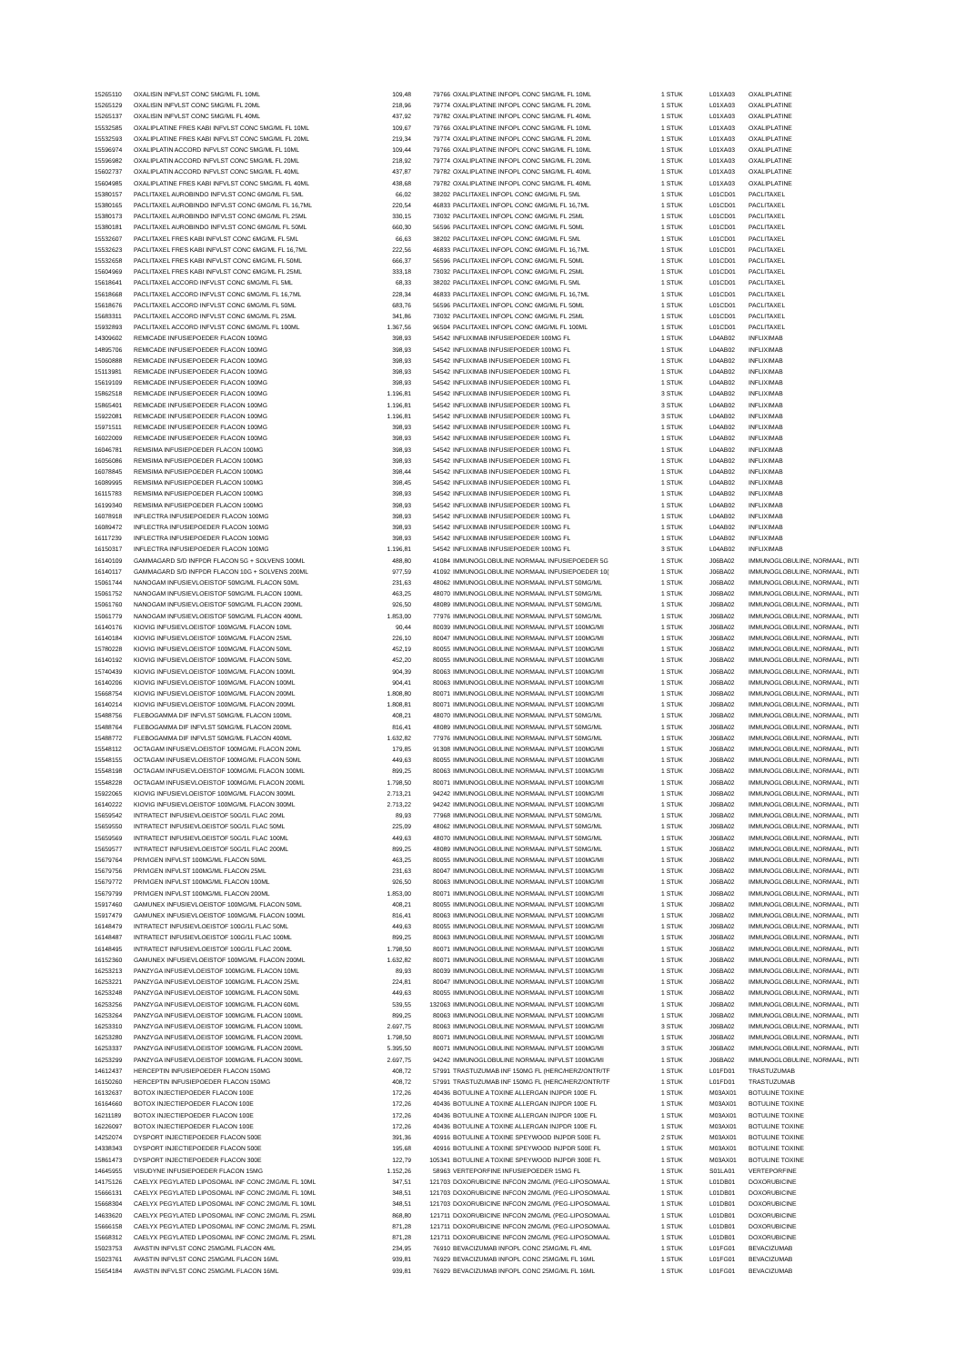| 15265110 | OXALISIN INFVLST CONC 5MG/ML FL 10ML | 109,48 | 79766 | OXALIPLATINE INFOPL CONC 5MG/ML FL 10ML | 1 STUK | L01XA03 | OXALIPLATINE |
| 15265129 | OXALISIN INFVLST CONC 5MG/ML FL 20ML | 218,96 | 79774 | OXALIPLATINE INFOPL CONC 5MG/ML FL 20ML | 1 STUK | L01XA03 | OXALIPLATINE |
| 15265137 | OXALISIN INFVLST CONC 5MG/ML FL 40ML | 437,92 | 79782 | OXALIPLATINE INFOPL CONC 5MG/ML FL 40ML | 1 STUK | L01XA03 | OXALIPLATINE |
| 15532585 | OXALIPLATINE FRES KABI INFVLST CONC 5MG/ML FL 10ML | 109,67 | 79766 | OXALIPLATINE INFOPL CONC 5MG/ML FL 10ML | 1 STUK | L01XA03 | OXALIPLATINE |
| 15532593 | OXALIPLATINE FRES KABI INFVLST CONC 5MG/ML FL 20ML | 219,34 | 79774 | OXALIPLATINE INFOPL CONC 5MG/ML FL 20ML | 1 STUK | L01XA03 | OXALIPLATINE |
| 15596974 | OXALIPLATIN ACCORD INFVLST CONC 5MG/ML FL 10ML | 109,44 | 79766 | OXALIPLATINE INFOPL CONC 5MG/ML FL 10ML | 1 STUK | L01XA03 | OXALIPLATINE |
| 15596982 | OXALIPLATIN ACCORD INFVLST CONC 5MG/ML FL 20ML | 218,92 | 79774 | OXALIPLATINE INFOPL CONC 5MG/ML FL 20ML | 1 STUK | L01XA03 | OXALIPLATINE |
| 15602737 | OXALIPLATIN ACCORD INFVLST CONC 5MG/ML FL 40ML | 437,87 | 79782 | OXALIPLATINE INFOPL CONC 5MG/ML FL 40ML | 1 STUK | L01XA03 | OXALIPLATINE |
| 15604985 | OXALIPLATINE FRES KABI INFVLST CONC 5MG/ML FL 40ML | 438,68 | 79782 | OXALIPLATINE INFOPL CONC 5MG/ML FL 40ML | 1 STUK | L01XA03 | OXALIPLATINE |
| 15380157 | PACLITAXEL AUROBINDO INFVLST CONC 6MG/ML FL 5ML | 66,02 | 38202 | PACLITAXEL INFOPL CONC 6MG/ML FL 5ML | 1 STUK | L01CD01 | PACLITAXEL |
| 15380165 | PACLITAXEL AUROBINDO INFVLST CONC 6MG/ML FL 16,7ML | 220,54 | 46833 | PACLITAXEL INFOPL CONC 6MG/ML FL 16,7ML | 1 STUK | L01CD01 | PACLITAXEL |
| 15380173 | PACLITAXEL AUROBINDO INFVLST CONC 6MG/ML FL 25ML | 330,15 | 73032 | PACLITAXEL INFOPL CONC 6MG/ML FL 25ML | 1 STUK | L01CD01 | PACLITAXEL |
| 15380181 | PACLITAXEL AUROBINDO INFVLST CONC 6MG/ML FL 50ML | 660,30 | 56596 | PACLITAXEL INFOPL CONC 6MG/ML FL 50ML | 1 STUK | L01CD01 | PACLITAXEL |
| 15532607 | PACLITAXEL FRES KABI INFVLST CONC 6MG/ML FL 5ML | 66,63 | 38202 | PACLITAXEL INFOPL CONC 6MG/ML FL 5ML | 1 STUK | L01CD01 | PACLITAXEL |
| 15532623 | PACLITAXEL FRES KABI INFVLST CONC 6MG/ML FL 16,7ML | 222,56 | 46833 | PACLITAXEL INFOPL CONC 6MG/ML FL 16,7ML | 1 STUK | L01CD01 | PACLITAXEL |
| 15532658 | PACLITAXEL FRES KABI INFVLST CONC 6MG/ML FL 50ML | 666,37 | 56596 | PACLITAXEL INFOPL CONC 6MG/ML FL 50ML | 1 STUK | L01CD01 | PACLITAXEL |
| 15604969 | PACLITAXEL FRES KABI INFVLST CONC 6MG/ML FL 25ML | 333,18 | 73032 | PACLITAXEL INFOPL CONC 6MG/ML FL 25ML | 1 STUK | L01CD01 | PACLITAXEL |
| 15618641 | PACLITAXEL ACCORD INFVLST CONC 6MG/ML FL 5ML | 68,33 | 38202 | PACLITAXEL INFOPL CONC 6MG/ML FL 5ML | 1 STUK | L01CD01 | PACLITAXEL |
| 15618668 | PACLITAXEL ACCORD INFVLST CONC 6MG/ML FL 16,7ML | 228,34 | 46833 | PACLITAXEL INFOPL CONC 6MG/ML FL 16,7ML | 1 STUK | L01CD01 | PACLITAXEL |
| 15618676 | PACLITAXEL ACCORD INFVLST CONC 6MG/ML FL 50ML | 683,76 | 56596 | PACLITAXEL INFOPL CONC 6MG/ML FL 50ML | 1 STUK | L01CD01 | PACLITAXEL |
| 15683311 | PACLITAXEL ACCORD INFVLST CONC 6MG/ML FL 25ML | 341,86 | 73032 | PACLITAXEL INFOPL CONC 6MG/ML FL 25ML | 1 STUK | L01CD01 | PACLITAXEL |
| 15932893 | PACLITAXEL ACCORD INFVLST CONC 6MG/ML FL 100ML | 1.367,56 | 96504 | PACLITAXEL INFOPL CONC 6MG/ML FL 100ML | 1 STUK | L01CD01 | PACLITAXEL |
| 14309602 | REMICADE INFUSIEPOEDER FLACON 100MG | 398,93 | 54542 | INFLIXIMAB INFUSIEPOEDER 100MG FL | 1 STUK | L04AB02 | INFLIXIMAB |
| 14895706 | REMICADE INFUSIEPOEDER FLACON 100MG | 398,93 | 54542 | INFLIXIMAB INFUSIEPOEDER 100MG FL | 1 STUK | L04AB02 | INFLIXIMAB |
| 15060888 | REMICADE INFUSIEPOEDER FLACON 100MG | 398,93 | 54542 | INFLIXIMAB INFUSIEPOEDER 100MG FL | 1 STUK | L04AB02 | INFLIXIMAB |
| 15113981 | REMICADE INFUSIEPOEDER FLACON 100MG | 398,93 | 54542 | INFLIXIMAB INFUSIEPOEDER 100MG FL | 1 STUK | L04AB02 | INFLIXIMAB |
| 15619109 | REMICADE INFUSIEPOEDER FLACON 100MG | 398,93 | 54542 | INFLIXIMAB INFUSIEPOEDER 100MG FL | 1 STUK | L04AB02 | INFLIXIMAB |
| 15862518 | REMICADE INFUSIEPOEDER FLACON 100MG | 1.196,81 | 54542 | INFLIXIMAB INFUSIEPOEDER 100MG FL | 3 STUK | L04AB02 | INFLIXIMAB |
| 15865401 | REMICADE INFUSIEPOEDER FLACON 100MG | 1.196,81 | 54542 | INFLIXIMAB INFUSIEPOEDER 100MG FL | 3 STUK | L04AB02 | INFLIXIMAB |
| 15922081 | REMICADE INFUSIEPOEDER FLACON 100MG | 1.196,81 | 54542 | INFLIXIMAB INFUSIEPOEDER 100MG FL | 3 STUK | L04AB02 | INFLIXIMAB |
| 15971511 | REMICADE INFUSIEPOEDER FLACON 100MG | 398,93 | 54542 | INFLIXIMAB INFUSIEPOEDER 100MG FL | 1 STUK | L04AB02 | INFLIXIMAB |
| 16022009 | REMICADE INFUSIEPOEDER FLACON 100MG | 398,93 | 54542 | INFLIXIMAB INFUSIEPOEDER 100MG FL | 1 STUK | L04AB02 | INFLIXIMAB |
| 16046781 | REMSIMA INFUSIEPOEDER FLACON 100MG | 398,93 | 54542 | INFLIXIMAB INFUSIEPOEDER 100MG FL | 1 STUK | L04AB02 | INFLIXIMAB |
| 16056086 | REMSIMA INFUSIEPOEDER FLACON 100MG | 398,93 | 54542 | INFLIXIMAB INFUSIEPOEDER 100MG FL | 1 STUK | L04AB02 | INFLIXIMAB |
| 16078845 | REMSIMA INFUSIEPOEDER FLACON 100MG | 398,44 | 54542 | INFLIXIMAB INFUSIEPOEDER 100MG FL | 1 STUK | L04AB02 | INFLIXIMAB |
| 16089995 | REMSIMA INFUSIEPOEDER FLACON 100MG | 398,45 | 54542 | INFLIXIMAB INFUSIEPOEDER 100MG FL | 1 STUK | L04AB02 | INFLIXIMAB |
| 16115783 | REMSIMA INFUSIEPOEDER FLACON 100MG | 398,93 | 54542 | INFLIXIMAB INFUSIEPOEDER 100MG FL | 1 STUK | L04AB02 | INFLIXIMAB |
| 16199340 | REMSIMA INFUSIEPOEDER FLACON 100MG | 398,93 | 54542 | INFLIXIMAB INFUSIEPOEDER 100MG FL | 1 STUK | L04AB02 | INFLIXIMAB |
| 16078918 | INFLECTRA INFUSIEPOEDER FLACON 100MG | 398,93 | 54542 | INFLIXIMAB INFUSIEPOEDER 100MG FL | 1 STUK | L04AB02 | INFLIXIMAB |
| 16089472 | INFLECTRA INFUSIEPOEDER FLACON 100MG | 398,93 | 54542 | INFLIXIMAB INFUSIEPOEDER 100MG FL | 1 STUK | L04AB02 | INFLIXIMAB |
| 16117239 | INFLECTRA INFUSIEPOEDER FLACON 100MG | 398,93 | 54542 | INFLIXIMAB INFUSIEPOEDER 100MG FL | 1 STUK | L04AB02 | INFLIXIMAB |
| 16150317 | INFLECTRA INFUSIEPOEDER FLACON 100MG | 1.196,81 | 54542 | INFLIXIMAB INFUSIEPOEDER 100MG FL | 3 STUK | L04AB02 | INFLIXIMAB |
| 16140109 | GAMMAGARD S/D INFPDR FLACON 5G + SOLVENS 100ML | 488,80 | 41084 | IMMUNOGLOBULINE NORMAAL INFUSIEPOEDER 5G | 1 STUK | J06BA02 | IMMUNOGLOBULINE, NORMAAL, INTI |
| 16140117 | GAMMAGARD S/D INFPDR FLACON 10G + SOLVENS 200ML | 977,59 | 41092 | IMMUNOGLOBULINE NORMAAL INFUSIEPOEDER 10( | 1 STUK | J06BA02 | IMMUNOGLOBULINE, NORMAAL, INTI |
| 15061744 | NANOGAM INFUSIEVLOEISTOF 50MG/ML FLACON 50ML | 231,63 | 48062 | IMMUNOGLOBULINE NORMAAL INFVLST 50MG/ML | 1 STUK | J06BA02 | IMMUNOGLOBULINE, NORMAAL, INTI |
| 15061752 | NANOGAM INFUSIEVLOEISTOF 50MG/ML FLACON 100ML | 463,25 | 48070 | IMMUNOGLOBULINE NORMAAL INFVLST 50MG/ML | 1 STUK | J06BA02 | IMMUNOGLOBULINE, NORMAAL, INTI |
| 15061760 | NANOGAM INFUSIEVLOEISTOF 50MG/ML FLACON 200ML | 926,50 | 48089 | IMMUNOGLOBULINE NORMAAL INFVLST 50MG/ML | 1 STUK | J06BA02 | IMMUNOGLOBULINE, NORMAAL, INTI |
| 15061779 | NANOGAM INFUSIEVLOEISTOF 50MG/ML FLACON 400ML | 1.853,00 | 77976 | IMMUNOGLOBULINE NORMAAL INFVLST 50MG/ML | 1 STUK | J06BA02 | IMMUNOGLOBULINE, NORMAAL, INTI |
| 16140176 | KIOVIG INFUSIEVLOEISTOF 100MG/ML FLACON 10ML | 90,44 | 80039 | IMMUNOGLOBULINE NORMAAL INFVLST 100MG/MI | 1 STUK | J06BA02 | IMMUNOGLOBULINE, NORMAAL, INTI |
| 16140184 | KIOVIG INFUSIEVLOEISTOF 100MG/ML FLACON 25ML | 226,10 | 80047 | IMMUNOGLOBULINE NORMAAL INFVLST 100MG/MI | 1 STUK | J06BA02 | IMMUNOGLOBULINE, NORMAAL, INTI |
| 15780228 | KIOVIG INFUSIEVLOEISTOF 100MG/ML FLACON 50ML | 452,19 | 80055 | IMMUNOGLOBULINE NORMAAL INFVLST 100MG/MI | 1 STUK | J06BA02 | IMMUNOGLOBULINE, NORMAAL, INTI |
| 16140192 | KIOVIG INFUSIEVLOEISTOF 100MG/ML FLACON 50ML | 452,20 | 80055 | IMMUNOGLOBULINE NORMAAL INFVLST 100MG/MI | 1 STUK | J06BA02 | IMMUNOGLOBULINE, NORMAAL, INTI |
| 15740439 | KIOVIG INFUSIEVLOEISTOF 100MG/ML FLACON 100ML | 904,39 | 80063 | IMMUNOGLOBULINE NORMAAL INFVLST 100MG/MI | 1 STUK | J06BA02 | IMMUNOGLOBULINE, NORMAAL, INTI |
| 16140206 | KIOVIG INFUSIEVLOEISTOF 100MG/ML FLACON 100ML | 904,41 | 80063 | IMMUNOGLOBULINE NORMAAL INFVLST 100MG/MI | 1 STUK | J06BA02 | IMMUNOGLOBULINE, NORMAAL, INTI |
| 15668754 | KIOVIG INFUSIEVLOEISTOF 100MG/ML FLACON 200ML | 1.808,80 | 80071 | IMMUNOGLOBULINE NORMAAL INFVLST 100MG/MI | 1 STUK | J06BA02 | IMMUNOGLOBULINE, NORMAAL, INTI |
| 16140214 | KIOVIG INFUSIEVLOEISTOF 100MG/ML FLACON 200ML | 1.808,81 | 80071 | IMMUNOGLOBULINE NORMAAL INFVLST 100MG/MI | 1 STUK | J06BA02 | IMMUNOGLOBULINE, NORMAAL, INTI |
| 15488756 | FLEBOGAMMA DIF INFVLST 50MG/ML FLACON 100ML | 408,21 | 48070 | IMMUNOGLOBULINE NORMAAL INFVLST 50MG/ML | 1 STUK | J06BA02 | IMMUNOGLOBULINE, NORMAAL, INTI |
| 15488764 | FLEBOGAMMA DIF INFVLST 50MG/ML FLACON 200ML | 816,41 | 48089 | IMMUNOGLOBULINE NORMAAL INFVLST 50MG/ML | 1 STUK | J06BA02 | IMMUNOGLOBULINE, NORMAAL, INTI |
| 15488772 | FLEBOGAMMA DIF INFVLST 50MG/ML FLACON 400ML | 1.632,82 | 77976 | IMMUNOGLOBULINE NORMAAL INFVLST 50MG/ML | 1 STUK | J06BA02 | IMMUNOGLOBULINE, NORMAAL, INTI |
| 15548112 | OCTAGAM INFUSIEVLOEISTOF 100MG/ML FLACON 20ML | 179,85 | 91308 | IMMUNOGLOBULINE NORMAAL INFVLST 100MG/MI | 1 STUK | J06BA02 | IMMUNOGLOBULINE, NORMAAL, INTI |
| 15548155 | OCTAGAM INFUSIEVLOEISTOF 100MG/ML FLACON 50ML | 449,63 | 80055 | IMMUNOGLOBULINE NORMAAL INFVLST 100MG/MI | 1 STUK | J06BA02 | IMMUNOGLOBULINE, NORMAAL, INTI |
| 15548198 | OCTAGAM INFUSIEVLOEISTOF 100MG/ML FLACON 100ML | 899,25 | 80063 | IMMUNOGLOBULINE NORMAAL INFVLST 100MG/MI | 1 STUK | J06BA02 | IMMUNOGLOBULINE, NORMAAL, INTI |
| 15548228 | OCTAGAM INFUSIEVLOEISTOF 100MG/ML FLACON 200ML | 1.798,50 | 80071 | IMMUNOGLOBULINE NORMAAL INFVLST 100MG/MI | 1 STUK | J06BA02 | IMMUNOGLOBULINE, NORMAAL, INTI |
| 15922065 | KIOVIG INFUSIEVLOEISTOF 100MG/ML FLACON 300ML | 2.713,21 | 94242 | IMMUNOGLOBULINE NORMAAL INFVLST 100MG/MI | 1 STUK | J06BA02 | IMMUNOGLOBULINE, NORMAAL, INTI |
| 16140222 | KIOVIG INFUSIEVLOEISTOF 100MG/ML FLACON 300ML | 2.713,22 | 94242 | IMMUNOGLOBULINE NORMAAL INFVLST 100MG/MI | 1 STUK | J06BA02 | IMMUNOGLOBULINE, NORMAAL, INTI |
| 15659542 | INTRATECT INFUSIEVLOEISTOF 50G/1L FLAC 20ML | 89,93 | 77968 | IMMUNOGLOBULINE NORMAAL INFVLST 50MG/ML | 1 STUK | J06BA02 | IMMUNOGLOBULINE, NORMAAL, INTI |
| 15659550 | INTRATECT INFUSIEVLOEISTOF 50G/1L FLAC 50ML | 225,09 | 48062 | IMMUNOGLOBULINE NORMAAL INFVLST 50MG/ML | 1 STUK | J06BA02 | IMMUNOGLOBULINE, NORMAAL, INTI |
| 15659569 | INTRATECT INFUSIEVLOEISTOF 50G/1L FLAC 100ML | 449,63 | 48070 | IMMUNOGLOBULINE NORMAAL INFVLST 50MG/ML | 1 STUK | J06BA02 | IMMUNOGLOBULINE, NORMAAL, INTI |
| 15659577 | INTRATECT INFUSIEVLOEISTOF 50G/1L FLAC 200ML | 899,25 | 48089 | IMMUNOGLOBULINE NORMAAL INFVLST 50MG/ML | 1 STUK | J06BA02 | IMMUNOGLOBULINE, NORMAAL, INTI |
| 15679764 | PRIVIGEN INFVLST 100MG/ML FLACON 50ML | 463,25 | 80055 | IMMUNOGLOBULINE NORMAAL INFVLST 100MG/MI | 1 STUK | J06BA02 | IMMUNOGLOBULINE, NORMAAL, INTI |
| 15679756 | PRIVIGEN INFVLST 100MG/ML FLACON 25ML | 231,63 | 80047 | IMMUNOGLOBULINE NORMAAL INFVLST 100MG/MI | 1 STUK | J06BA02 | IMMUNOGLOBULINE, NORMAAL, INTI |
| 15679772 | PRIVIGEN INFVLST 100MG/ML FLACON 100ML | 926,50 | 80063 | IMMUNOGLOBULINE NORMAAL INFVLST 100MG/MI | 1 STUK | J06BA02 | IMMUNOGLOBULINE, NORMAAL, INTI |
| 15679799 | PRIVIGEN INFVLST 100MG/ML FLACON 200ML | 1.853,00 | 80071 | IMMUNOGLOBULINE NORMAAL INFVLST 100MG/MI | 1 STUK | J06BA02 | IMMUNOGLOBULINE, NORMAAL, INTI |
| 15917460 | GAMUNEX INFUSIEVLOEISTOF 100MG/ML FLACON 50ML | 408,21 | 80055 | IMMUNOGLOBULINE NORMAAL INFVLST 100MG/MI | 1 STUK | J06BA02 | IMMUNOGLOBULINE, NORMAAL, INTI |
| 15917479 | GAMUNEX INFUSIEVLOEISTOF 100MG/ML FLACON 100ML | 816,41 | 80063 | IMMUNOGLOBULINE NORMAAL INFVLST 100MG/MI | 1 STUK | J06BA02 | IMMUNOGLOBULINE, NORMAAL, INTI |
| 16148479 | INTRATECT INFUSIEVLOEISTOF 100G/1L FLAC 50ML | 449,63 | 80055 | IMMUNOGLOBULINE NORMAAL INFVLST 100MG/MI | 1 STUK | J06BA02 | IMMUNOGLOBULINE, NORMAAL, INTI |
| 16148487 | INTRATECT INFUSIEVLOEISTOF 100G/1L FLAC 100ML | 899,25 | 80063 | IMMUNOGLOBULINE NORMAAL INFVLST 100MG/MI | 1 STUK | J06BA02 | IMMUNOGLOBULINE, NORMAAL, INTI |
| 16148495 | INTRATECT INFUSIEVLOEISTOF 100G/1L FLAC 200ML | 1.798,50 | 80071 | IMMUNOGLOBULINE NORMAAL INFVLST 100MG/MI | 1 STUK | J06BA02 | IMMUNOGLOBULINE, NORMAAL, INTI |
| 16152360 | GAMUNEX INFUSIEVLOEISTOF 100MG/ML FLACON 200ML | 1.632,82 | 80071 | IMMUNOGLOBULINE NORMAAL INFVLST 100MG/MI | 1 STUK | J06BA02 | IMMUNOGLOBULINE, NORMAAL, INTI |
| 16253213 | PANZYGA INFUSIEVLOEISTOF 100MG/ML FLACON 10ML | 89,93 | 80039 | IMMUNOGLOBULINE NORMAAL INFVLST 100MG/MI | 1 STUK | J06BA02 | IMMUNOGLOBULINE, NORMAAL, INTI |
| 16253221 | PANZYGA INFUSIEVLOEISTOF 100MG/ML FLACON 25ML | 224,81 | 80047 | IMMUNOGLOBULINE NORMAAL INFVLST 100MG/MI | 1 STUK | J06BA02 | IMMUNOGLOBULINE, NORMAAL, INTI |
| 16253248 | PANZYGA INFUSIEVLOEISTOF 100MG/ML FLACON 50ML | 449,63 | 80055 | IMMUNOGLOBULINE NORMAAL INFVLST 100MG/MI | 1 STUK | J06BA02 | IMMUNOGLOBULINE, NORMAAL, INTI |
| 16253256 | PANZYGA INFUSIEVLOEISTOF 100MG/ML FLACON 60ML | 539,55 | 132063 | IMMUNOGLOBULINE NORMAAL INFVLST 100MG/MI | 1 STUK | J06BA02 | IMMUNOGLOBULINE, NORMAAL, INTI |
| 16253264 | PANZYGA INFUSIEVLOEISTOF 100MG/ML FLACON 100ML | 899,25 | 80063 | IMMUNOGLOBULINE NORMAAL INFVLST 100MG/MI | 1 STUK | J06BA02 | IMMUNOGLOBULINE, NORMAAL, INTI |
| 16253310 | PANZYGA INFUSIEVLOEISTOF 100MG/ML FLACON 100ML | 2.697,75 | 80063 | IMMUNOGLOBULINE NORMAAL INFVLST 100MG/MI | 3 STUK | J06BA02 | IMMUNOGLOBULINE, NORMAAL, INTI |
| 16253280 | PANZYGA INFUSIEVLOEISTOF 100MG/ML FLACON 200ML | 1.798,50 | 80071 | IMMUNOGLOBULINE NORMAAL INFVLST 100MG/MI | 1 STUK | J06BA02 | IMMUNOGLOBULINE, NORMAAL, INTI |
| 16253337 | PANZYGA INFUSIEVLOEISTOF 100MG/ML FLACON 200ML | 5.395,50 | 80071 | IMMUNOGLOBULINE NORMAAL INFVLST 100MG/MI | 3 STUK | J06BA02 | IMMUNOGLOBULINE, NORMAAL, INTI |
| 16253299 | PANZYGA INFUSIEVLOEISTOF 100MG/ML FLACON 300ML | 2.697,75 | 94242 | IMMUNOGLOBULINE NORMAAL INFVLST 100MG/MI | 1 STUK | J06BA02 | IMMUNOGLOBULINE, NORMAAL, INTI |
| 14612437 | HERCEPTIN INFUSIEPOEDER FLACON 150MG | 408,72 | 57991 | TRASTUZUMAB INF 150MG FL (HERC/HERZ/ONTR/TF | 1 STUK | L01FD01 | TRASTUZUMAB |
| 16150260 | HERCEPTIN INFUSIEPOEDER FLACON 150MG | 408,72 | 57991 | TRASTUZUMAB INF 150MG FL (HERC/HERZ/ONTR/TF | 1 STUK | L01FD01 | TRASTUZUMAB |
| 16132637 | BOTOX INJECTIEPOEDER FLACON 100E | 172,26 | 40436 | BOTULINE A TOXINE ALLERGAN INJPDR 100E FL | 1 STUK | M03AX01 | BOTULINE TOXINE |
| 16164660 | BOTOX INJECTIEPOEDER FLACON 100E | 172,26 | 40436 | BOTULINE A TOXINE ALLERGAN INJPDR 100E FL | 1 STUK | M03AX01 | BOTULINE TOXINE |
| 16211189 | BOTOX INJECTIEPOEDER FLACON 100E | 172,26 | 40436 | BOTULINE A TOXINE ALLERGAN INJPDR 100E FL | 1 STUK | M03AX01 | BOTULINE TOXINE |
| 16226097 | BOTOX INJECTIEPOEDER FLACON 100E | 172,26 | 40436 | BOTULINE A TOXINE ALLERGAN INJPDR 100E FL | 1 STUK | M03AX01 | BOTULINE TOXINE |
| 14252074 | DYSPORT INJECTIEPOEDER FLACON 500E | 391,36 | 40916 | BOTULINE A TOXINE SPEYWOOD INJPDR 500E FL | 2 STUK | M03AX01 | BOTULINE TOXINE |
| 14338343 | DYSPORT INJECTIEPOEDER FLACON 500E | 195,68 | 40916 | BOTULINE A TOXINE SPEYWOOD INJPDR 500E FL | 1 STUK | M03AX01 | BOTULINE TOXINE |
| 15861473 | DYSPORT INJECTIEPOEDER FLACON 300E | 122,79 | 105341 | BOTULINE A TOXINE SPEYWOOD INJPDR 300E FL | 1 STUK | M03AX01 | BOTULINE TOXINE |
| 14645955 | VISUDYNE INFUSIEPOEDER FLACON 15MG | 1.152,26 | 58963 | VERTEPORFINE INFUSIEPOEDER 15MG FL | 1 STUK | S01LA01 | VERTEPORFINE |
| 14175126 | CAELYX PEGYLATED LIPOSOMAL INF CONC 2MG/ML FL 10ML | 347,51 | 121703 | DOXORUBICINE INFCON 2MG/ML (PEG-LIPOSOMAAL | 1 STUK | L01DB01 | DOXORUBICINE |
| 15666131 | CAELYX PEGYLATED LIPOSOMAL INF CONC 2MG/ML FL 10ML | 348,51 | 121703 | DOXORUBICINE INFCON 2MG/ML (PEG-LIPOSOMAAL | 1 STUK | L01DB01 | DOXORUBICINE |
| 15668304 | CAELYX PEGYLATED LIPOSOMAL INF CONC 2MG/ML FL 10ML | 348,51 | 121703 | DOXORUBICINE INFCON 2MG/ML (PEG-LIPOSOMAAL | 1 STUK | L01DB01 | DOXORUBICINE |
| 14633620 | CAELYX PEGYLATED LIPOSOMAL INF CONC 2MG/ML FL 25ML | 868,80 | 121711 | DOXORUBICINE INFCON 2MG/ML (PEG-LIPOSOMAAL | 1 STUK | L01DB01 | DOXORUBICINE |
| 15666158 | CAELYX PEGYLATED LIPOSOMAL INF CONC 2MG/ML FL 25ML | 871,28 | 121711 | DOXORUBICINE INFCON 2MG/ML (PEG-LIPOSOMAAL | 1 STUK | L01DB01 | DOXORUBICINE |
| 15668312 | CAELYX PEGYLATED LIPOSOMAL INF CONC 2MG/ML FL 25ML | 871,28 | 121711 | DOXORUBICINE INFCON 2MG/ML (PEG-LIPOSOMAAL | 1 STUK | L01DB01 | DOXORUBICINE |
| 15023753 | AVASTIN INFVLST CONC 25MG/ML FLACON 4ML | 234,95 | 76910 | BEVACIZUMAB INFOPL CONC 25MG/ML FL 4ML | 1 STUK | L01FG01 | BEVACIZUMAB |
| 15023761 | AVASTIN INFVLST CONC 25MG/ML FLACON 16ML | 939,81 | 76929 | BEVACIZUMAB INFOPL CONC 25MG/ML FL 16ML | 1 STUK | L01FG01 | BEVACIZUMAB |
| 15654184 | AVASTIN INFVLST CONC 25MG/ML FLACON 16ML | 939,81 | 76929 | BEVACIZUMAB INFOPL CONC 25MG/ML FL 16ML | 1 STUK | L01FG01 | BEVACIZUMAB |